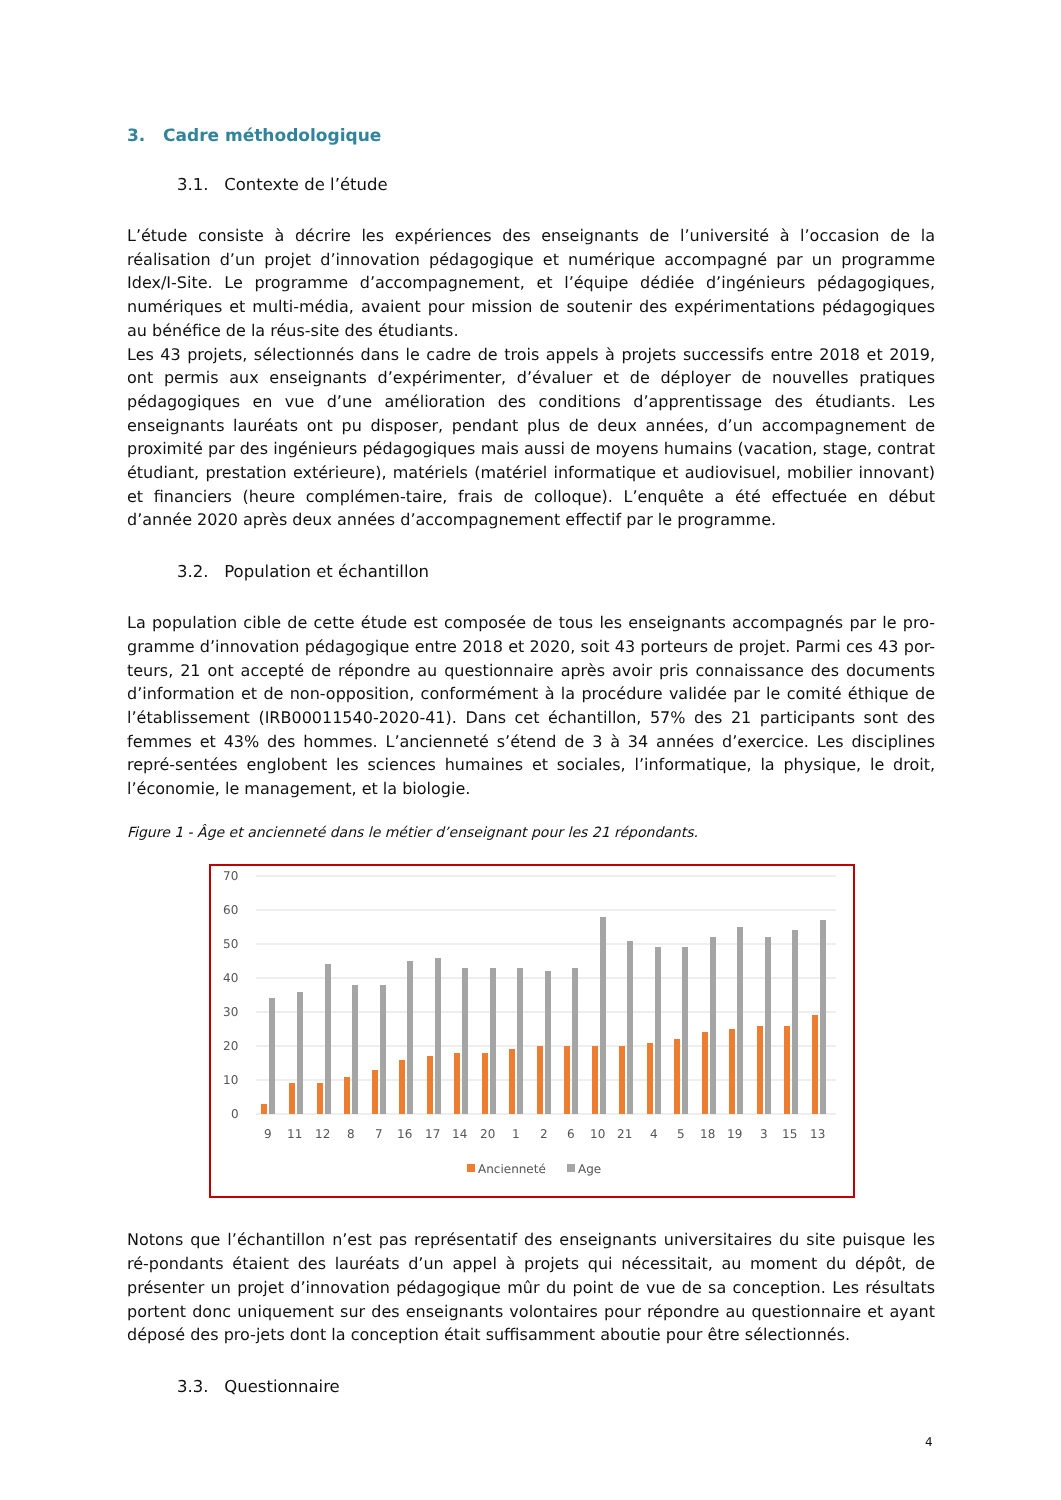3. Cadre méthodologique
3.1. Contexte de l’étude
L’étude consiste à décrire les expériences des enseignants de l’université à l’occasion de la réalisation d’un projet d’innovation pédagogique et numérique accompagné par un programme Idex/I-Site. Le programme d’accompagnement, et l’équipe dédiée d’ingénieurs pédagogiques, numériques et multi-média, avaient pour mission de soutenir des expérimentations pédagogiques au bénéfice de la réus-site des étudiants.
Les 43 projets, sélectionnés dans le cadre de trois appels à projets successifs entre 2018 et 2019, ont permis aux enseignants d’expérimenter, d’évaluer et de déployer de nouvelles pratiques pédagogiques en vue d’une amélioration des conditions d’apprentissage des étudiants. Les enseignants lauréats ont pu disposer, pendant plus de deux années, d’un accompagnement de proximité par des ingénieurs pédagogiques mais aussi de moyens humains (vacation, stage, contrat étudiant, prestation extérieure), matériels (matériel informatique et audiovisuel, mobilier innovant) et financiers (heure complémen-taire, frais de colloque). L’enquête a été effectuée en début d’année 2020 après deux années d’accompagnement effectif par le programme.
3.2. Population et échantillon
La population cible de cette étude est composée de tous les enseignants accompagnés par le pro-gramme d’innovation pédagogique entre 2018 et 2020, soit 43 porteurs de projet. Parmi ces 43 por-teurs, 21 ont accepté de répondre au questionnaire après avoir pris connaissance des documents d’information et de non-opposition, conformément à la procédure validée par le comité éthique de l’établissement (IRB00011540-2020-41). Dans cet échantillon, 57% des 21 participants sont des femmes et 43% des hommes. L’ancienneté s’étend de 3 à 34 années d’exercice. Les disciplines repré-sentées englobent les sciences humaines et sociales, l’informatique, la physique, le droit, l’économie, le management, et la biologie.
Figure 1 - Âge et ancienneté dans le métier d’enseignant pour les 21 répondants.
70
60
50
40
30
20
10
0
9
11
12
8
7
16
17
14
20
1
2
6
10
21
4
5
18
19
3
15
13
Ancienneté
Age
Notons que l’échantillon n’est pas représentatif des enseignants universitaires du site puisque les ré-pondants étaient des lauréats d’un appel à projets qui nécessitait, au moment du dépôt, de présenter un projet d’innovation pédagogique mûr du point de vue de sa conception. Les résultats portent donc uniquement sur des enseignants volontaires pour répondre au questionnaire et ayant déposé des pro-jets dont la conception était suffisamment aboutie pour être sélectionnés.
3.3. Questionnaire
4